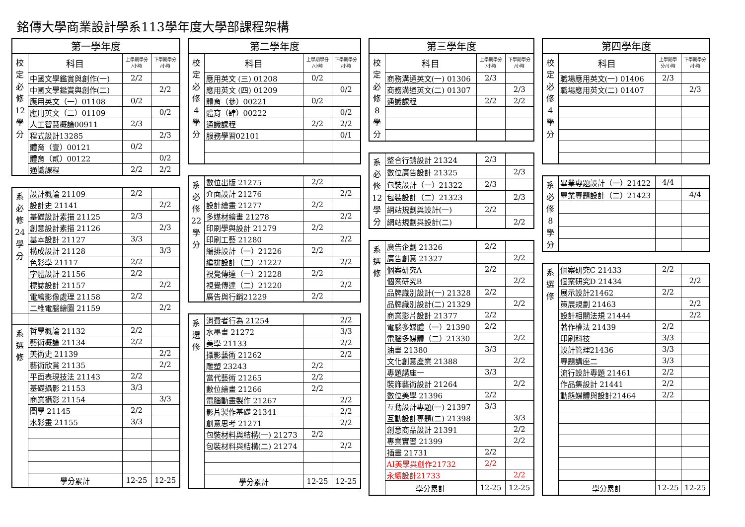銘傳大學商業設計學系113學年度大學部課程架構
| 第一學年度 | | | |
| --- | --- | --- | --- |
| 校 定 必 修 12 學 分 | 科目 | 上學期學分 /小時 | 下學期學分 /小時 |
| | 中國文學鑑賞與創作(一) | 2/2 | |
| | 中國文學鑑賞與創作(二) | | 2/2 |
| | 應用英文（一）01108 | 0/2 | |
| | 應用英文（二）01109 | | 0/2 |
| | 人工智慧概論00911 | 2/3 | |
| | 程式設計13285 | | 2/3 |
| | 體育（壹）00121 | 0/2 | |
| | 體育（貳）00122 | | 0/2 |
| | 通識課程 | 2/2 | 2/2 |
| 系 必 修 24 學 分 | 設計概論 21109 | 2/2 | |
| | 設計史 21141 | | 2/2 |
| | 基礎設計素描 21125 | 2/3 | |
| | 創意設計素描 21126 | | 2/3 |
| | 基本設計 21127 | 3/3 | |
| | 構成設計 21128 | | 3/3 |
| | 色彩學 21117 | 2/2 | |
| | 字體設計 21156 | 2/2 | |
| | 標誌設計 21157 | | 2/2 |
| | 電繪影像處理 21158 | 2/2 | |
| | 二維電腦繪圖 21159 | | 2/2 |
| 系 選 修 | 哲學概論 21132 | 2/2 | |
| | 藝術概論 21134 | 2/2 | |
| | 美術史 21139 | | 2/2 |
| | 藝術欣賞 21135 | | 2/2 |
| | 平面表現技法 21143 | 2/2 | |
| | 基礎攝影 21153 | 3/3 | |
| | 商業攝影 21154 | | 3/3 |
| | 圖學 21145 | 2/2 | |
| | 水彩畫 21155 | 3/3 | |
| | 學分累計 | 12-25 | 12-25 |
| 第二學年度 | | | |
| --- | --- | --- | --- |
| 校 定 必 修 4 學 分 | 科目 | 上學期學分 /小時 | 下學期學分 /小時 |
| | 應用英文 (三) 01208 | 0/2 | |
| | 應用英文 (四) 01209 | | 0/2 |
| | 體育（參）00221 | 0/2 | |
| | 體育（肆）00222 | | 0/2 |
| | 通識課程 | 2/2 | 2/2 |
| | 服務學習02101 | | 0/1 |
| 系 必 修 22 學 分 | 數位出版 21275 | 2/2 | |
| | 介面設計 21276 | | 2/2 |
| | 設計繪畫 21277 | 2/2 | |
| | 多媒材繪畫 21278 | | 2/2 |
| | 印刷學與設計 21279 | 2/2 | |
| | 印刷工藝 21280 | | 2/2 |
| | 編排設計（一）21226 | 2/2 | |
| | 編排設計（二）21227 | | 2/2 |
| | 視覺傳達（一）21228 | 2/2 | |
| | 視覺傳達（二）21220 | | 2/2 |
| | 廣告與行銷21229 | 2/2 | |
| 系 選 修 | 消費者行為 21254 | | 2/2 |
| | 水墨畫 21272 | | 3/3 |
| | 美學 21133 | | 2/2 |
| | 攝影藝術 21262 | | 2/2 |
| | 雕塑 23243 | 2/2 | |
| | 當代藝術 21265 | 2/2 | |
| | 數位繪畫 21266 | 2/2 | |
| | 電腦動畫製作 21267 | | 2/2 |
| | 影片製作基礎 21341 | | 2/2 |
| | 創意思考 21271 | | 2/2 |
| | 包裝材料與結構(一) 21273 | 2/2 | |
| | 包裝材料與結構(二) 21274 | | 2/2 |
| | 學分累計 | 12-25 | 12-25 |
| 第三學年度 | | | |
| --- | --- | --- | --- |
| 校 定 必 修 8 學 分 | 科目 | 上學期學分 /小時 | 下學期學分 /小時 |
| | 商務溝通英文(一) 01306 | 2/3 | |
| | 商務溝通英文(二) 01307 | | 2/3 |
| | 通識課程 | 2/2 | 2/2 |
| 系 必 修 12 學 分 | 整合行銷設計 21324 | 2/3 | |
| | 數位廣告設計 21325 | | 2/3 |
| | 包裝設計（一）21322 | 2/3 | |
| | 包裝設計（二）21323 | | 2/3 |
| | 網站規劃與設計(一) | 2/2 | |
| | 網站規劃與設計(二) | | 2/2 |
| 系 選 修 | 廣告企劃 21326 | 2/2 | |
| | 廣告創意 21327 | | 2/2 |
| | 個案研究A | 2/2 | |
| | 個案研究B | | 2/2 |
| | 品牌識別設計(一) 21328 | 2/2 | |
| | 品牌識別設計(二) 21329 | | 2/2 |
| | 商業影片設計 21377 | 2/2 | |
| | 電腦多媒體（一）21390 | 2/2 | |
| | 電腦多媒體（二）21330 | | 2/2 |
| | 油畫 21380 | 3/3 | |
| | 文化創意產業 21388 | | 2/2 |
| | 專題講座一 | 3/3 | |
| | 裝飾藝術設計 21264 | | 2/2 |
| | 數位美學 21396 | 2/2 | |
| | 互動設計專題(一) 21397 | 3/3 | |
| | 互動設計專題(二) 21398 | | 3/3 |
| | 創意商品設計 21391 | | 2/2 |
| | 專業實習 21399 | | 2/2 |
| | 插畫 21731 | 2/2 | |
| | AI美學與創作21732 | 2/2 | |
| | 永續設計21733 | | 2/2 |
| | 學分累計 | 12-25 | 12-25 |
| 第四學年度 | | | |
| --- | --- | --- | --- |
| 校 定 必 修 4 學 分 | 科目 | 上學期學 分/小時 | 下學期學分 /小時 |
| | 職場應用英文(一) 01406 | 2/3 | |
| | 職場應用英文(二) 01407 | | 2/3 |
| 系 必 修 8 學 分 | 畢業專題設計（一）21422 | 4/4 | |
| | 畢業專題設計（二）21423 | | 4/4 |
| 系 選 修 | 個案研究C 21433 | 2/2 | |
| | 個案研究D 21434 | | 2/2 |
| | 展示設計21462 | 2/2 | |
| | 策展規劃 21463 | | 2/2 |
| | 設計相關法規 21444 | | 2/2 |
| | 著作權法 21439 | 2/2 | |
| | 印刷科技 | 3/3 | |
| | 設計管理21436 | 3/3 | |
| | 專題講座二 | 3/3 | |
| | 流行設計專題 21461 | 2/2 | |
| | 作品集設計 21441 | 2/2 | |
| | 動態媒體與設計21464 | 2/2 | |
| | 學分累計 | 12-25 | 12-25 |